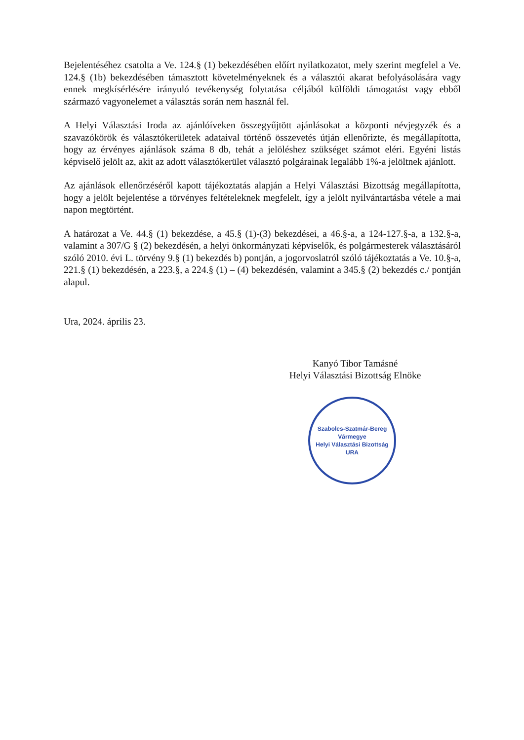Bejelentéséhez csatolta a Ve. 124.§ (1) bekezdésében előírt nyilatkozatot, mely szerint megfelel a Ve. 124.§ (1b) bekezdésében támasztott követelményeknek és a választói akarat befolyásolására vagy ennek megkísérlésére irányuló tevékenység folytatása céljából külföldi támogatást vagy ebből származó vagyonelemet a választás során nem használ fel.
A Helyi Választási Iroda az ajánlóíveken összegyűjtött ajánlásokat a központi névjegyzék és a szavazókörök és választókerületek adataival történő összevetés útján ellenőrizte, és megállapította, hogy az érvényes ajánlások száma 8 db, tehát a jelöléshez szükséget számot eléri. Egyéni listás képviselő jelölt az, akit az adott választókerület választó polgárainak legalább 1%-a jelöltnek ajánlott.
Az ajánlások ellenőrzéséről kapott tájékoztatás alapján a Helyi Választási Bizottság megállapította, hogy a jelölt bejelentése a törvényes feltételeknek megfelelt, így a jelölt nyilvántartásba vétele a mai napon megtörtént.
A határozat a Ve. 44.§ (1) bekezdése, a 45.§ (1)-(3) bekezdései, a 46.§-a, a 124-127.§-a, a 132.§-a, valamint a 307/G § (2) bekezdésén, a helyi önkormányzati képviselők, és polgármesterek választásáról szóló 2010. évi L. törvény 9.§ (1) bekezdés b) pontján, a jogorvoslatról szóló tájékoztatás a Ve. 10.§-a, 221.§ (1) bekezdésén, a 223.§, a 224.§ (1) – (4) bekezdésén, valamint a 345.§ (2) bekezdés c./ pontján alapul.
Ura, 2024. április 23.
Kanyó Tibor Tamásné
Helyi Választási Bizottság Elnöke
Szabolcs-Szatmár-Bereg Vármegye
Helyi Választási Bizottság
URA